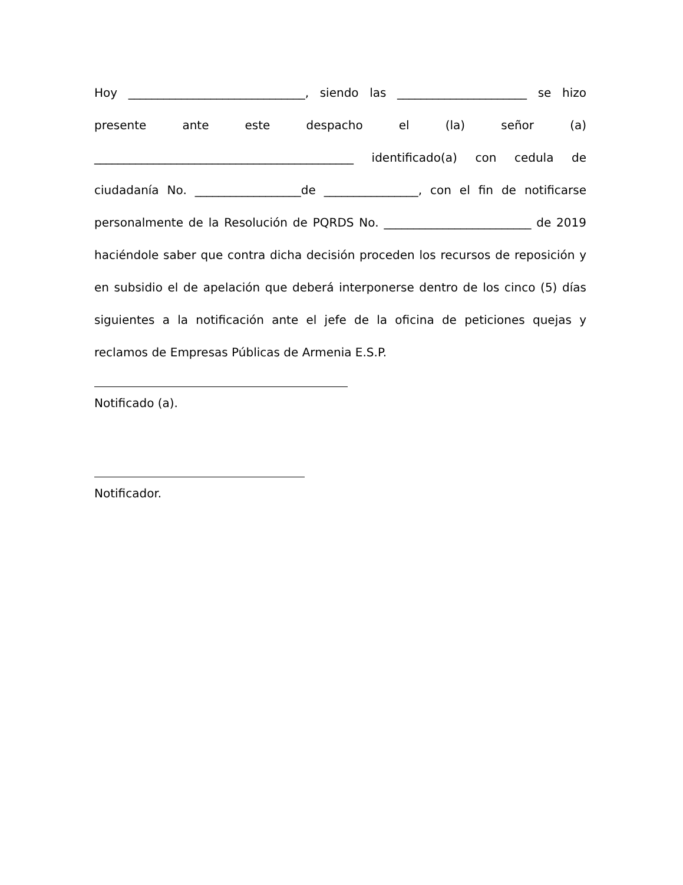Hoy ______________________________, siendo las ______________________ se hizo presente ante este despacho el (la) señor (a) ____________________________________________ identificado(a) con cedula de ciudadanía No. __________________de ________________, con el fin de notificarse personalmente de la Resolución de PQRDS No. _________________________ de 2019 haciéndole saber que contra dicha decisión proceden los recursos de reposición y en subsidio el de apelación que deberá interponerse dentro de los cinco (5) días siguientes a la notificación ante el jefe de la oficina de peticiones quejas y reclamos de Empresas Públicas de Armenia E.S.P.
Notificado (a).
Notificador.